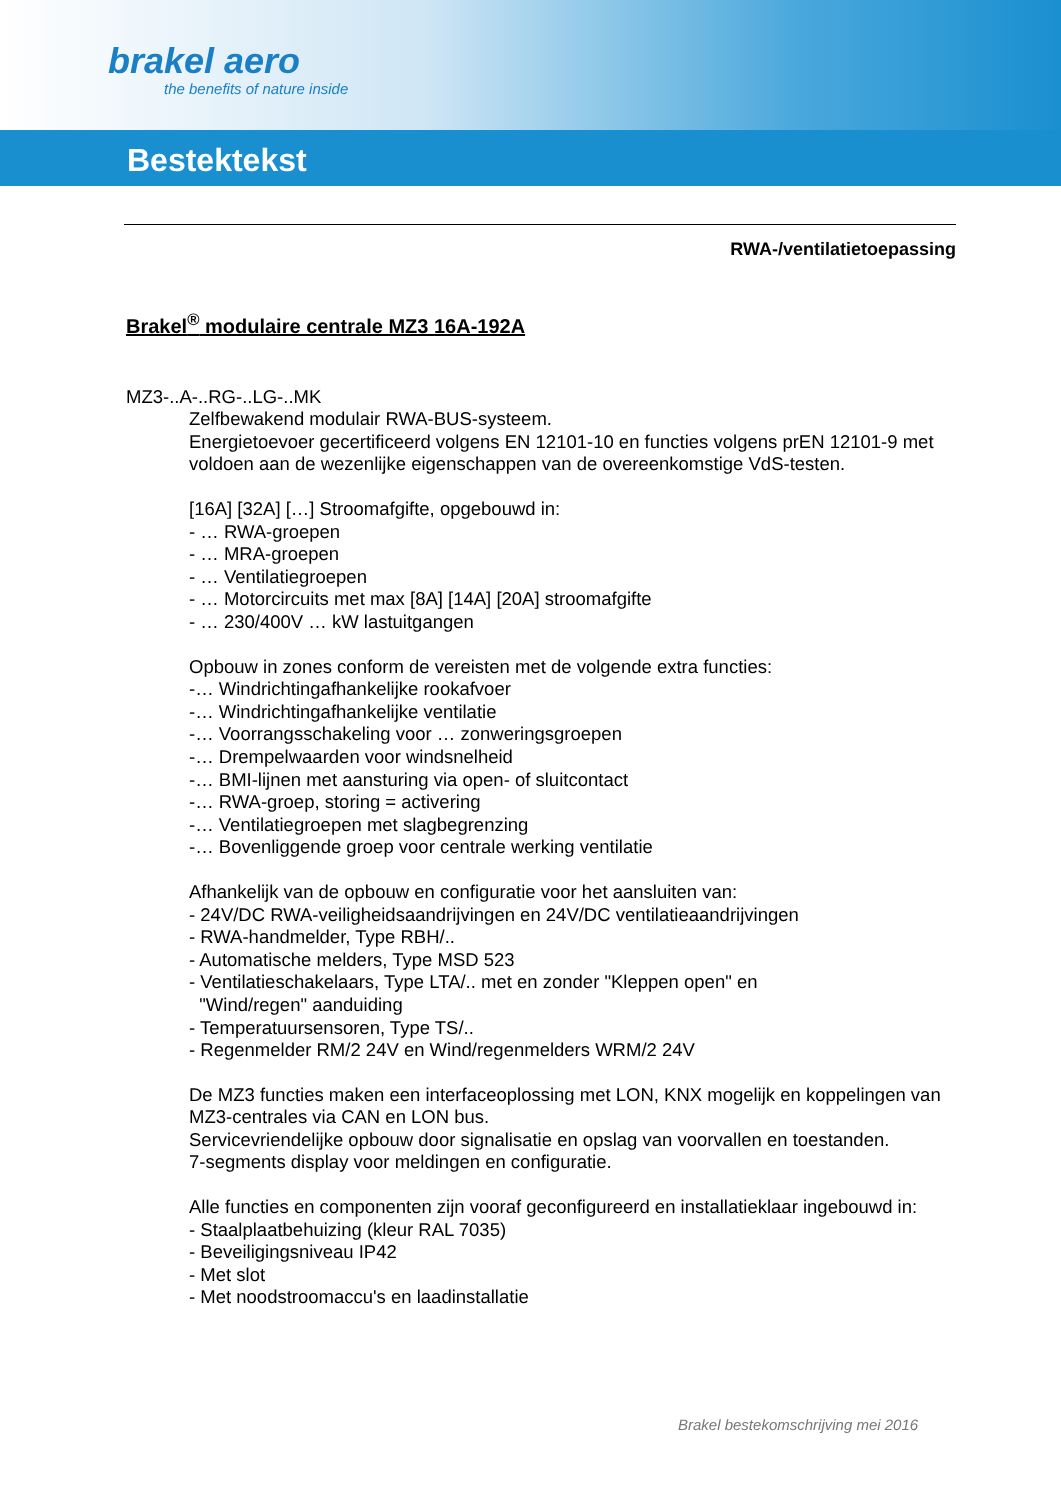brakel aero
the benefits of nature inside
Bestektekst
RWA-/ventilatietoepassing
Brakel<sup>®</sup> modulaire centrale MZ3 16A-192A
MZ3-..A-..RG-..LG-..MK
Zelfbewakend modulair RWA-BUS-systeem.
Energietoevoer gecertificeerd volgens EN 12101-10 en functies volgens prEN 12101-9 met voldoen aan de wezenlijke eigenschappen van de overeenkomstige VdS-testen.
[16A] [32A] […] Stroomafgifte, opgebouwd in:
- … RWA-groepen
- … MRA-groepen
- … Ventilatiegroepen
- … Motorcircuits met max [8A] [14A] [20A] stroomafgifte
- … 230/400V … kW lastuitgangen
Opbouw in zones conform de vereisten met de volgende extra functies:
-… Windrichtingafhankelijke rookafvoer
-… Windrichtingafhankelijke ventilatie
-… Voorrangsschakeling voor … zonweringsgroepen
-… Drempelwaarden voor windsnelheid
-… BMI-lijnen met aansturing via open- of sluitcontact
-… RWA-groep, storing = activering
-… Ventilatiegroepen met slagbegrenzing
-… Bovenliggende groep voor centrale werking ventilatie
Afhankelijk van de opbouw en configuratie voor het aansluiten van:
- 24V/DC RWA-veiligheidsaandrijvingen en 24V/DC ventilatieaandrijvingen
- RWA-handmelder, Type RBH/..
- Automatische melders, Type MSD 523
- Ventilatieschakelaars, Type LTA/.. met en zonder "Kleppen open" en
"Wind/regen" aanduiding
- Temperatuursensoren, Type TS/..
- Regenmelder RM/2 24V en Wind/regenmelders WRM/2 24V
De MZ3 functies maken een interfaceoplossing met LON, KNX mogelijk en koppelingen van MZ3-centrales via CAN en LON bus.
Servicevriendelijke opbouw door signalisatie en opslag van voorvallen en toestanden.
7-segments display voor meldingen en configuratie.
Alle functies en componenten zijn vooraf geconfigureerd en installatieklaar ingebouwd in:
- Staalplaatbehuizing (kleur RAL 7035)
- Beveiligingsniveau IP42
- Met slot
- Met noodstroomaccu's en laadinstallatie
Brakel bestekomschrijving mei 2016